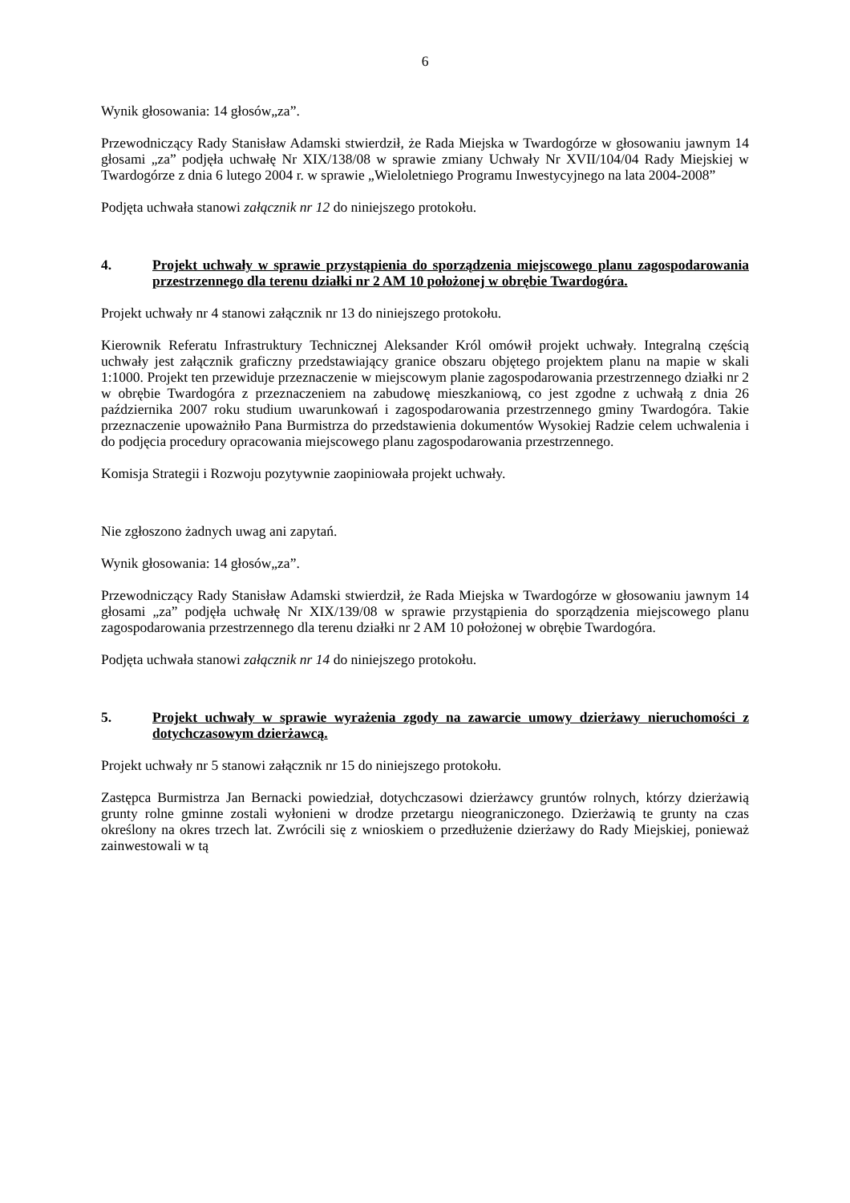6
Wynik głosowania: 14 głosów„za”.
Przewodniczący Rady Stanisław Adamski stwierdził, że Rada Miejska w Twardogórze w głosowaniu jawnym 14 głosami „za” podjęła uchwałę Nr XIX/138/08 w sprawie zmiany Uchwały Nr XVII/104/04 Rady Miejskiej w Twardogórze z dnia 6 lutego 2004 r. w sprawie „Wieloletniego Programu Inwestycyjnego na lata 2004-2008”
Podjęta uchwała stanowi załącznik nr 12 do niniejszego protokołu.
4. Projekt uchwały w sprawie przystąpienia do sporządzenia miejscowego planu zagospodarowania przestrzennego dla terenu działki nr 2 AM 10 położonej w obrębie Twardogóra.
Projekt uchwały nr 4 stanowi załącznik nr 13 do niniejszego protokołu.
Kierownik Referatu Infrastruktury Technicznej Aleksander Król omówił projekt uchwały. Integralną częścią uchwały jest załącznik graficzny przedstawiający granice obszaru objętego projektem planu na mapie w skali 1:1000. Projekt ten przewiduje przeznaczenie w miejscowym planie zagospodarowania przestrzennego działki nr 2 w obrębie Twardogóra z przeznaczeniem na zabudowę mieszkaniową, co jest zgodne z uchwałą z dnia 26 października 2007 roku studium uwarunkowań i zagospodarowania przestrzennego gminy Twardogóra. Takie przeznaczenie upoważniło Pana Burmistrza do przedstawienia dokumentów Wysokiej Radzie celem uchwalenia i do podjęcia procedury opracowania miejscowego planu zagospodarowania przestrzennego.
Komisja Strategii i Rozwoju pozytywnie zaopiniowała projekt uchwały.
Nie zgłoszono żadnych uwag ani zapytań.
Wynik głosowania: 14 głosów„za”.
Przewodniczący Rady Stanisław Adamski stwierdził, że Rada Miejska w Twardogórze w głosowaniu jawnym 14 głosami „za” podjęła uchwałę Nr XIX/139/08 w sprawie przystąpienia do sporządzenia miejscowego planu zagospodarowania przestrzennego dla terenu działki nr 2 AM 10 położonej w obrębie Twardogóra.
Podjęta uchwała stanowi załącznik nr 14 do niniejszego protokołu.
5. Projekt uchwały w sprawie wyrażenia zgody na zawarcie umowy dzierżawy nieruchomości z dotychczasowym dzierżawcą.
Projekt uchwały nr 5 stanowi załącznik nr 15 do niniejszego protokołu.
Zastępca Burmistrza Jan Bernacki powiedział, dotychczasowi dzierżawcy gruntów rolnych, którzy dzierżawią grunty rolne gminne zostali wyłonieni w drodze przetargu nieograniczonego. Dzierżawią te grunty na czas określony na okres trzech lat. Zwrócili się z wnioskiem o przedłużenie dzierżawy do Rady Miejskiej, ponieważ zainwestowali w tą